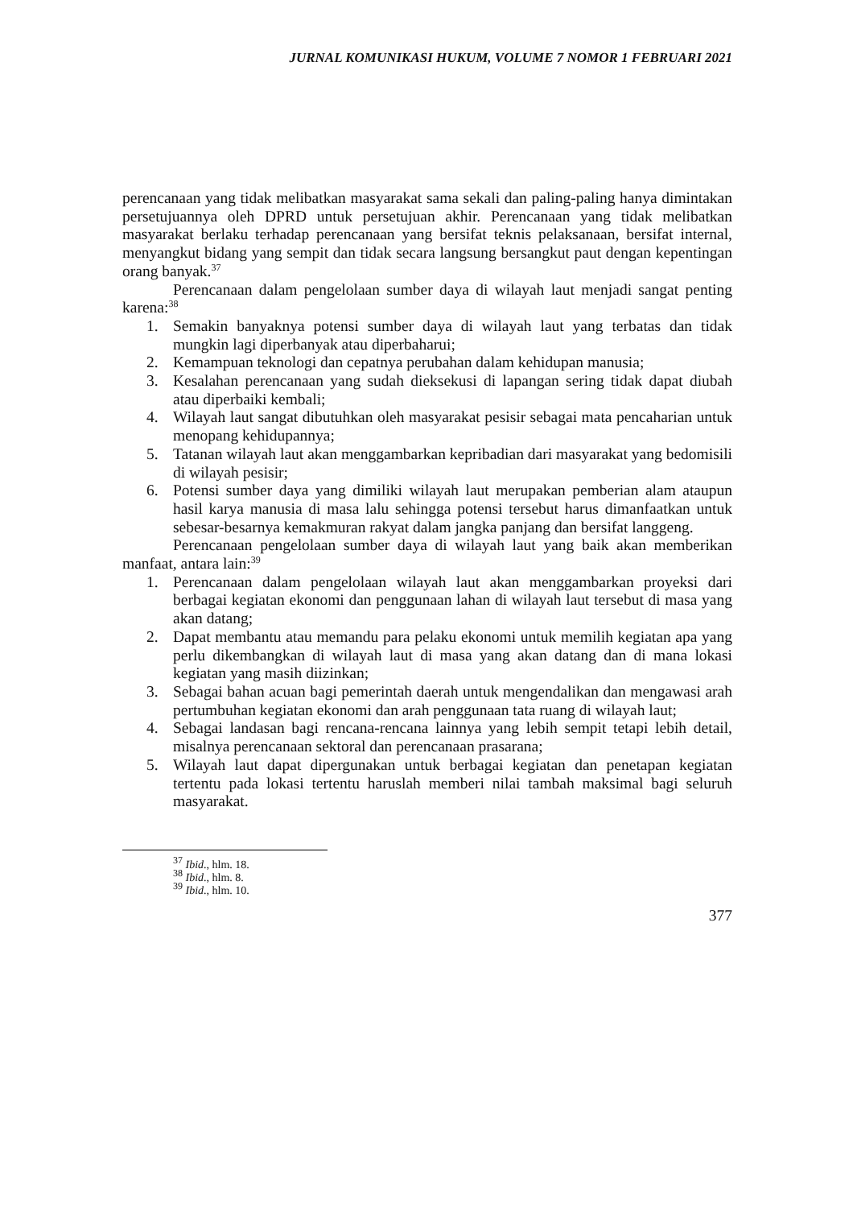JURNAL KOMUNIKASI HUKUM, VOLUME 7 NOMOR 1 FEBRUARI 2021
perencanaan yang tidak melibatkan masyarakat sama sekali dan paling-paling hanya dimintakan persetujuannya oleh DPRD untuk persetujuan akhir. Perencanaan yang tidak melibatkan masyarakat berlaku terhadap perencanaan yang bersifat teknis pelaksanaan, bersifat internal, menyangkut bidang yang sempit dan tidak secara langsung bersangkut paut dengan kepentingan orang banyak.<sup>37</sup>
Perencanaan dalam pengelolaan sumber daya di wilayah laut menjadi sangat penting karena:<sup>38</sup>
1. Semakin banyaknya potensi sumber daya di wilayah laut yang terbatas dan tidak mungkin lagi diperbanyak atau diperbaharui;
2. Kemampuan teknologi dan cepatnya perubahan dalam kehidupan manusia;
3. Kesalahan perencanaan yang sudah dieksekusi di lapangan sering tidak dapat diubah atau diperbaiki kembali;
4. Wilayah laut sangat dibutuhkan oleh masyarakat pesisir sebagai mata pencaharian untuk menopang kehidupannya;
5. Tatanan wilayah laut akan menggambarkan kepribadian dari masyarakat yang bedomisili di wilayah pesisir;
6. Potensi sumber daya yang dimiliki wilayah laut merupakan pemberian alam ataupun hasil karya manusia di masa lalu sehingga potensi tersebut harus dimanfaatkan untuk sebesar-besarnya kemakmuran rakyat dalam jangka panjang dan bersifat langgeng.
Perencanaan pengelolaan sumber daya di wilayah laut yang baik akan memberikan manfaat, antara lain:<sup>39</sup>
1. Perencanaan dalam pengelolaan wilayah laut akan menggambarkan proyeksi dari berbagai kegiatan ekonomi dan penggunaan lahan di wilayah laut tersebut di masa yang akan datang;
2. Dapat membantu atau memandu para pelaku ekonomi untuk memilih kegiatan apa yang perlu dikembangkan di wilayah laut di masa yang akan datang dan di mana lokasi kegiatan yang masih diizinkan;
3. Sebagai bahan acuan bagi pemerintah daerah untuk mengendalikan dan mengawasi arah pertumbuhan kegiatan ekonomi dan arah penggunaan tata ruang di wilayah laut;
4. Sebagai landasan bagi rencana-rencana lainnya yang lebih sempit tetapi lebih detail, misalnya perencanaan sektoral dan perencanaan prasarana;
5. Wilayah laut dapat dipergunakan untuk berbagai kegiatan dan penetapan kegiatan tertentu pada lokasi tertentu haruslah memberi nilai tambah maksimal bagi seluruh masyarakat.
<sup>37</sup> Ibid., hlm. 18.
<sup>38</sup> Ibid., hlm. 8.
<sup>39</sup> Ibid., hlm. 10.
377